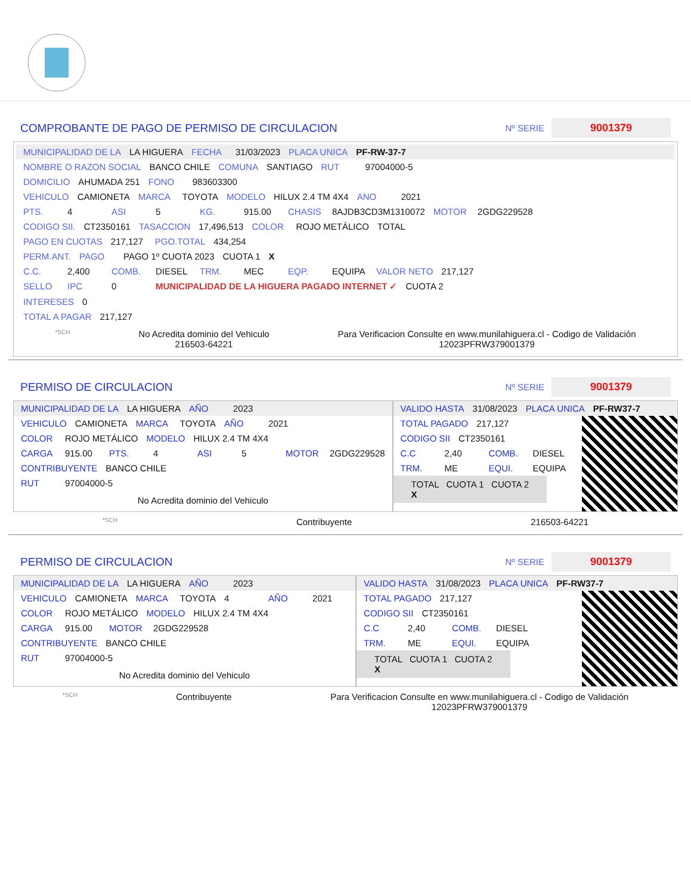COMPROBANTE DE PAGO DE PERMISO DE CIRCULACION
Nº SERIE
9001379
MUNICIPALIDAD DE LA LA HIGUERA FECHA 31/03/2023 PLACA UNICA PF-RW-37-7
NOMBRE O RAZON SOCIAL BANCO CHILE COMUNA SANTIAGO RUT 97004000-5
DOMICILIO AHUMADA 251 FONO 983603300
VEHICULO CAMIONETA MARCA TOYOTA MODELO HILUX 2.4 TM 4X4 ANO 2021
PTS. 4 ASI 5 KG. 915.00 CHASIS 8AJDB3CD3M1310072 MOTOR 2GDG229528
CODIGO SII. CT2350161 TASACCION 17,496,513 COLOR ROJO METÁLICO TOTAL
PAGO EN CUOTAS 217,127 PGO.TOTAL 434,254
PERM.ANT. PAGO PAGO 1º CUOTA 2023 CUOTA 1 X
C.C. 2,400 COMB. DIESEL TRM. MEC EQP. EQUIPA VALOR NETO 217,127
SELLO IPC 0 MUNICIPALIDAD DE LA HIGUERA PAGADO INTERNET ✓ CUOTA 2
INTERESES 0
TOTAL A PAGAR 217,127
*SCH
No Acredita dominio del Vehiculo
216503-64221
Para Verificacion Consulte en www.munilahiguera.cl - Codigo de Validación
12023PFRW379001379
PERMISO DE CIRCULACION
Nº SERIE
9001379
MUNICIPALIDAD DE LA LA HIGUERA AÑO 2023
VEHICULO CAMIONETA MARCA TOYOTA AÑO 2021
COLOR ROJO METÁLICO MODELO HILUX 2.4 TM 4X4
CARGA 915.00 PTS. 4 ASI 5 MOTOR 2GDG229528
CONTRIBUYENTE BANCO CHILE
RUT 97004000-5
No Acredita dominio del Vehiculo
VALIDO HASTA 31/08/2023 PLACA UNICA PF-RW37-7
TOTAL PAGADO 217,127
CODIGO SII CT2350161
C.C 2,40 COMB. DIESEL
TRM. ME EQUI. EQUIPA
TOTAL CUOTA 1 CUOTA 2
X
*SCH Contribuyente 216503-64221
PERMISO DE CIRCULACION
Nº SERIE
9001379
MUNICIPALIDAD DE LA LA HIGUERA AÑO 2023
VEHICULO CAMIONETA MARCA TOYOTA 4 AÑO 2021
COLOR ROJO METÁLICO MODELO HILUX 2.4 TM 4X4
CARGA 915.00 MOTOR 2GDG229528
CONTRIBUYENTE BANCO CHILE
RUT 97004000-5
No Acredita dominio del Vehiculo
VALIDO HASTA 31/08/2023 PLACA UNICA PF-RW37-7
TOTAL PAGADO 217,127
CODIGO SII CT2350161
C.C 2,40 COMB. DIESEL
TRM. ME EQUI. EQUIPA
TOTAL CUOTA 1 CUOTA 2
X
*SCH Contribuyente Para Verificacion Consulte en www.munilahiguera.cl - Codigo de Validación
12023PFRW379001379